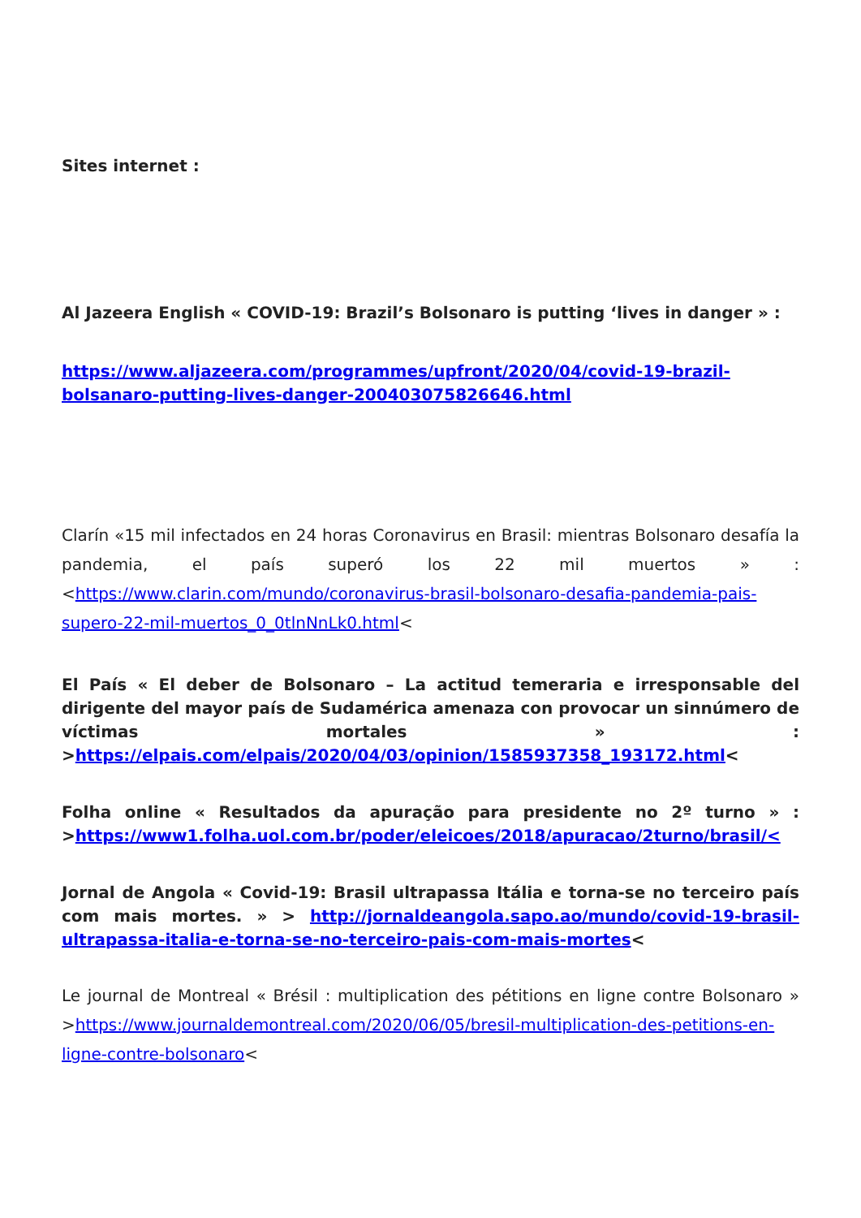Sites internet :
Al Jazeera English « COVID-19: Brazil’s Bolsonaro is putting ‘lives in danger » :
https://www.aljazeera.com/programmes/upfront/2020/04/covid-19-brazil-bolsanaro-putting-lives-danger-200403075826646.html
Clarín «15 mil infectados en 24 horas Coronavirus en Brasil: mientras Bolsonaro desafía la pandemia, el país superó los 22 mil muertos » : <https://www.clarin.com/mundo/coronavirus-brasil-bolsonaro-desafia-pandemia-pais-supero-22-mil-muertos_0_0tlnNnLk0.html<
El País « El deber de Bolsonaro – La actitud temeraria e irresponsable del dirigente del mayor país de Sudamérica amenaza con provocar un sinnúmero de víctimas mortales » : >https://elpais.com/elpais/2020/04/03/opinion/1585937358_193172.html<
Folha online « Resultados da apuração para presidente no 2º turno » : >https://www1.folha.uol.com.br/poder/eleicoes/2018/apuracao/2turno/brasil/<
Jornal de Angola « Covid-19: Brasil ultrapassa Itália e torna-se no terceiro país com mais mortes. » > http://jornaldeangola.sapo.ao/mundo/covid-19-brasil-ultrapassa-italia-e-torna-se-no-terceiro-pais-com-mais-mortes<
Le journal de Montreal « Brésil : multiplication des pétitions en ligne contre Bolsonaro » >https://www.journaldemontreal.com/2020/06/05/bresil-multiplication-des-petitions-en-ligne-contre-bolsonaro<